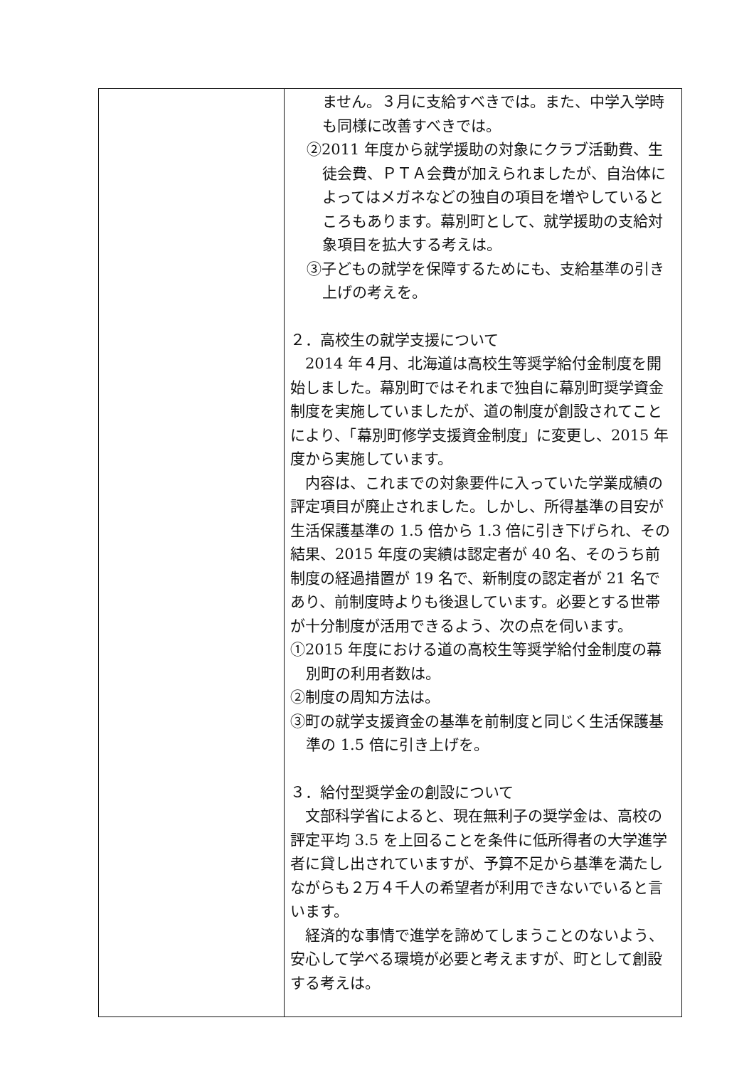| | ません。３月に支給すべきでは。また、中学入学時も同様に改善すべきでは。 ②2011 年度から就学援助の対象にクラブ活動費、生徒会費、ＰＴＡ会費が加えられましたが、自治体によってはメガネなどの独自の項目を増やしているところもあります。幕別町として、就学援助の支給対象項目を拡大する考えは。 ③子どもの就学を保障するためにも、支給基準の引き上げの考えを。 ２．高校生の就学支援について 2014 年４月、北海道は高校生等奨学給付金制度を開始しました。幕別町ではそれまで独自に幕別町奨学資金制度を実施していましたが、道の制度が創設されてことにより、「幕別町修学支援資金制度」に変更し、2015 年度から実施しています。 内容は、これまでの対象要件に入っていた学業成績の評定項目が廃止されました。しかし、所得基準の目安が生活保護基準の 1.5 倍から 1.3 倍に引き下げられ、その結果、2015 年度の実績は認定者が 40 名、そのうち前制度の経過措置が 19 名で、新制度の認定者が 21 名であり、前制度時よりも後退しています。必要とする世帯が十分制度が活用できるよう、次の点を伺います。 ①2015 年度における道の高校生等奨学給付金制度の幕別町の利用者数は。 ②制度の周知方法は。 ③町の就学支援資金の基準を前制度と同じく生活保護基準の 1.5 倍に引き上げを。 ３．給付型奨学金の創設について 文部科学省によると、現在無利子の奨学金は、高校の評定平均 3.5 を上回ることを条件に低所得者の大学進学者に貸し出されていますが、予算不足から基準を満たしながらも２万４千人の希望者が利用できないでいると言います。 経済的な事情で進学を諦めてしまうことのないよう、安心して学べる環境が必要と考えますが、町として創設する考えは。 |